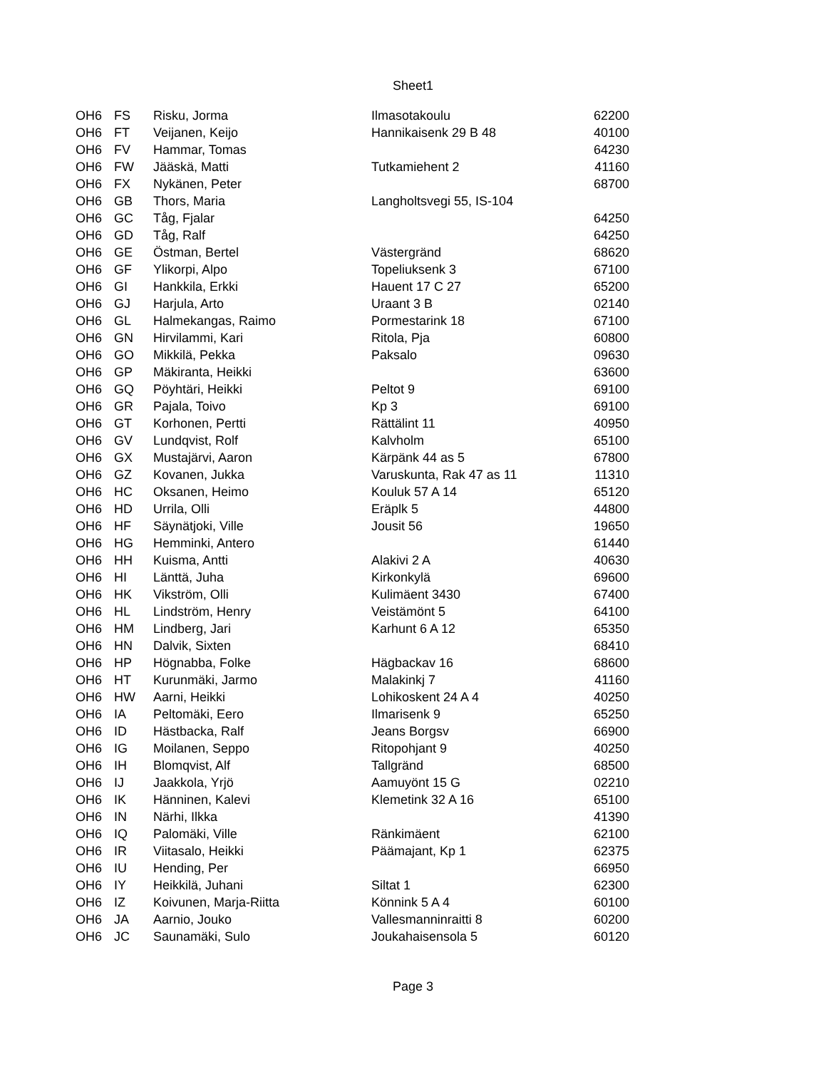Sheet1
| OH6 | FS | Risku, Jorma | Ilmasotakoulu | 62200 |
| OH6 | FT | Veijanen, Keijo | Hannikaisenk 29 B 48 | 40100 |
| OH6 | FV | Hammar, Tomas | | 64230 |
| OH6 | FW | Jääskä, Matti | Tutkamiehent 2 | 41160 |
| OH6 | FX | Nykänen, Peter | | 68700 |
| OH6 | GB | Thors, Maria | Langholtsvegi 55, IS-104 | |
| OH6 | GC | Tåg, Fjalar | | 64250 |
| OH6 | GD | Tåg, Ralf | | 64250 |
| OH6 | GE | Östman, Bertel | Västergränd | 68620 |
| OH6 | GF | Ylikorpi, Alpo | Topeliuksenk 3 | 67100 |
| OH6 | GI | Hankkila, Erkki | Hauent 17 C 27 | 65200 |
| OH6 | GJ | Harjula, Arto | Uraant 3 B | 02140 |
| OH6 | GL | Halmekangas, Raimo | Pormestarink 18 | 67100 |
| OH6 | GN | Hirvilammi, Kari | Ritola, Pja | 60800 |
| OH6 | GO | Mikkilä, Pekka | Paksalo | 09630 |
| OH6 | GP | Mäkiranta, Heikki | | 63600 |
| OH6 | GQ | Pöyhtäri, Heikki | Peltot 9 | 69100 |
| OH6 | GR | Pajala, Toivo | Kp 3 | 69100 |
| OH6 | GT | Korhonen, Pertti | Rättälint 11 | 40950 |
| OH6 | GV | Lundqvist, Rolf | Kalvholm | 65100 |
| OH6 | GX | Mustajärvi, Aaron | Kärpänk 44 as 5 | 67800 |
| OH6 | GZ | Kovanen, Jukka | Varuskunta, Rak 47 as 11 | 11310 |
| OH6 | HC | Oksanen, Heimo | Kouluk 57 A 14 | 65120 |
| OH6 | HD | Urrila, Olli | Eräplk 5 | 44800 |
| OH6 | HF | Säynätjoki, Ville | Jousit 56 | 19650 |
| OH6 | HG | Hemminki, Antero | | 61440 |
| OH6 | HH | Kuisma, Antti | Alakivi 2 A | 40630 |
| OH6 | HI | Länttä, Juha | Kirkonkylä | 69600 |
| OH6 | HK | Vikström, Olli | Kulimäent 3430 | 67400 |
| OH6 | HL | Lindström, Henry | Veistämönt 5 | 64100 |
| OH6 | HM | Lindberg, Jari | Karhunt 6 A 12 | 65350 |
| OH6 | HN | Dalvik, Sixten | | 68410 |
| OH6 | HP | Högnabba, Folke | Hägbackav 16 | 68600 |
| OH6 | HT | Kurunmäki, Jarmo | Malakinkj 7 | 41160 |
| OH6 | HW | Aarni, Heikki | Lohikoskent 24 A 4 | 40250 |
| OH6 | IA | Peltomäki, Eero | Ilmarisenk 9 | 65250 |
| OH6 | ID | Hästbacka, Ralf | Jeans Borgsv | 66900 |
| OH6 | IG | Moilanen, Seppo | Ritopohjant 9 | 40250 |
| OH6 | IH | Blomqvist, Alf | Tallgränd | 68500 |
| OH6 | IJ | Jaakkola, Yrjö | Aamuyönt 15 G | 02210 |
| OH6 | IK | Hänninen, Kalevi | Klemetink 32 A 16 | 65100 |
| OH6 | IN | Närhi, Ilkka | | 41390 |
| OH6 | IQ | Palomäki, Ville | Ränkimäent | 62100 |
| OH6 | IR | Viitasalo, Heikki | Päämajant, Kp 1 | 62375 |
| OH6 | IU | Hending, Per | | 66950 |
| OH6 | IY | Heikkilä, Juhani | Siltat 1 | 62300 |
| OH6 | IZ | Koivunen, Marja-Riitta | Könnink 5 A 4 | 60100 |
| OH6 | JA | Aarnio, Jouko | Vallesmanninraitti 8 | 60200 |
| OH6 | JC | Saunamäki, Sulo | Joukahaisensola 5 | 60120 |
Page 3